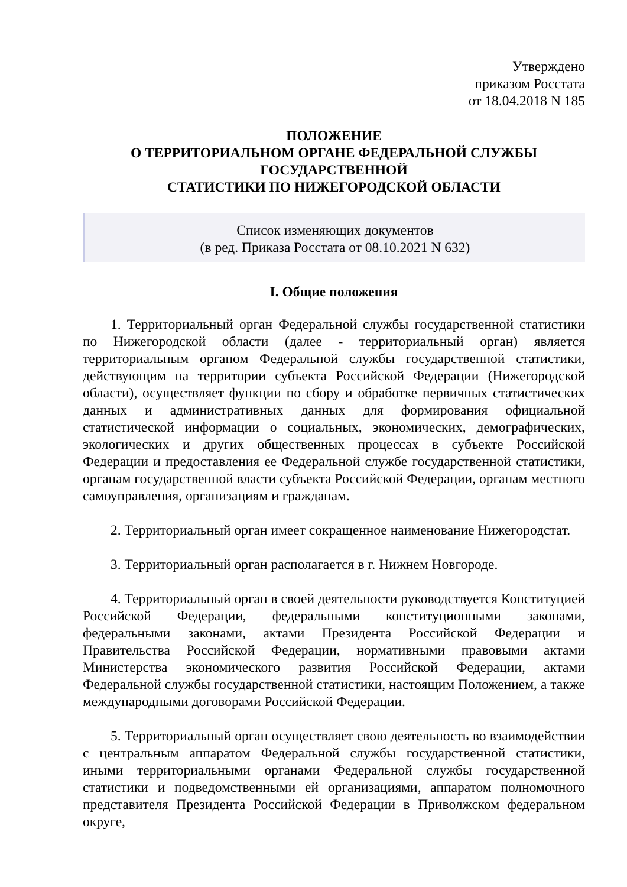Утверждено
приказом Росстата
от 18.04.2018 N 185
ПОЛОЖЕНИЕ
О ТЕРРИТОРИАЛЬНОМ ОРГАНЕ ФЕДЕРАЛЬНОЙ СЛУЖБЫ
ГОСУДАРСТВЕННОЙ
СТАТИСТИКИ ПО НИЖЕГОРОДСКОЙ ОБЛАСТИ
Список изменяющих документов
(в ред. Приказа Росстата от 08.10.2021 N 632)
I. Общие положения
1. Территориальный орган Федеральной службы государственной статистики по Нижегородской области (далее - территориальный орган) является территориальным органом Федеральной службы государственной статистики, действующим на территории субъекта Российской Федерации (Нижегородской области), осуществляет функции по сбору и обработке первичных статистических данных и административных данных для формирования официальной статистической информации о социальных, экономических, демографических, экологических и других общественных процессах в субъекте Российской Федерации и предоставления ее Федеральной службе государственной статистики, органам государственной власти субъекта Российской Федерации, органам местного самоуправления, организациям и гражданам.
2. Территориальный орган имеет сокращенное наименование Нижегородстат.
3. Территориальный орган располагается в г. Нижнем Новгороде.
4. Территориальный орган в своей деятельности руководствуется Конституцией Российской Федерации, федеральными конституционными законами, федеральными законами, актами Президента Российской Федерации и Правительства Российской Федерации, нормативными правовыми актами Министерства экономического развития Российской Федерации, актами Федеральной службы государственной статистики, настоящим Положением, а также международными договорами Российской Федерации.
5. Территориальный орган осуществляет свою деятельность во взаимодействии с центральным аппаратом Федеральной службы государственной статистики, иными территориальными органами Федеральной службы государственной статистики и подведомственными ей организациями, аппаратом полномочного представителя Президента Российской Федерации в Приволжском федеральном округе,